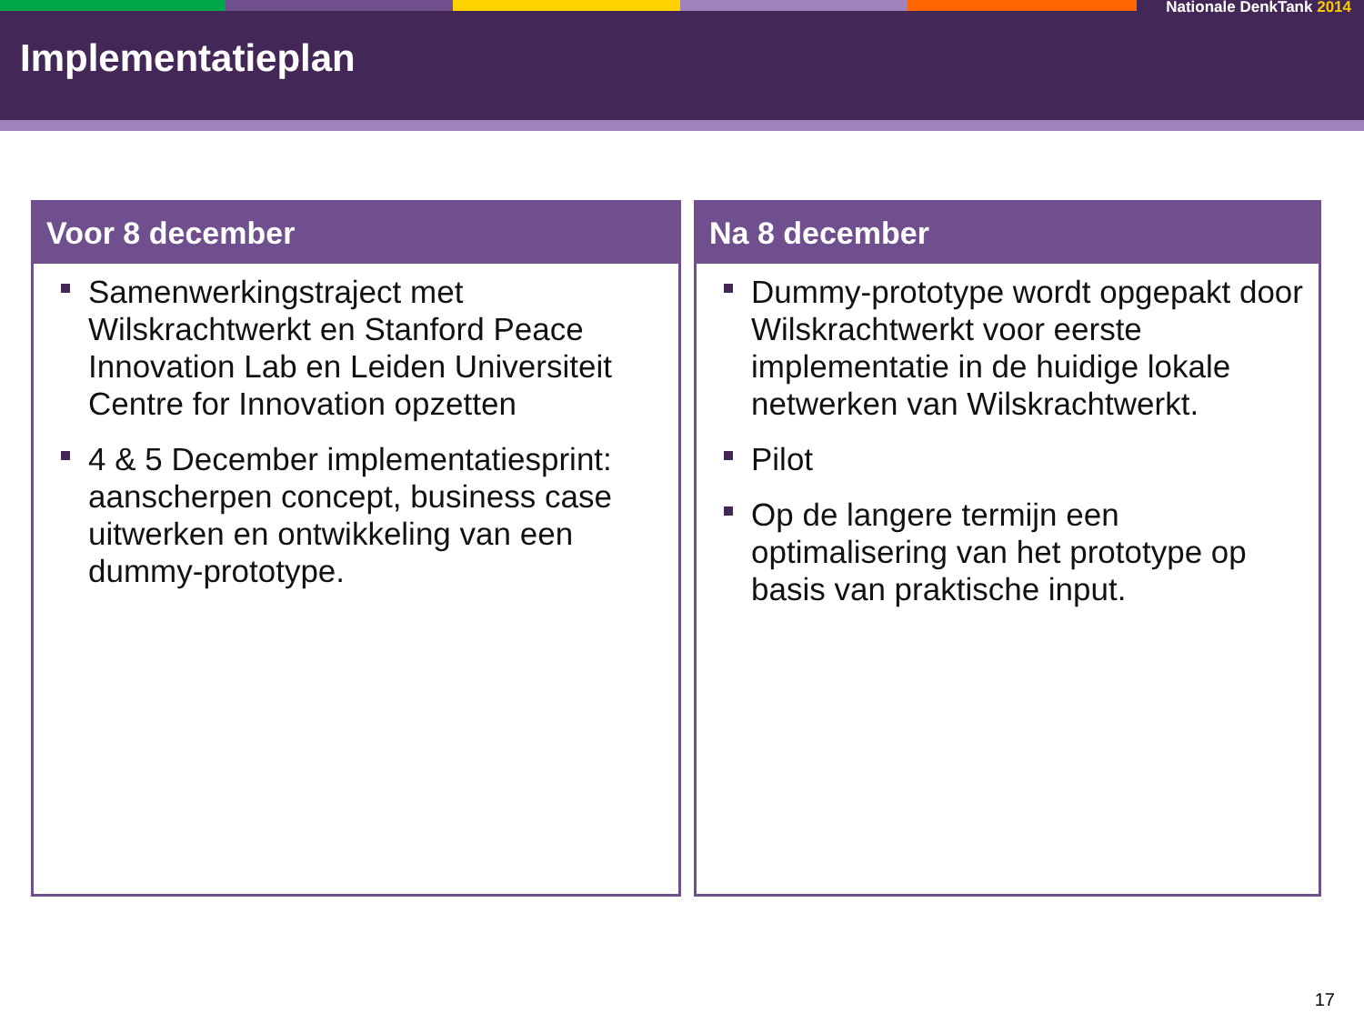Nationale DenkTank 2014
Implementatieplan
Voor 8 december
Samenwerkingstraject met Wilskrachtwerkt en Stanford Peace Innovation Lab en Leiden Universiteit Centre for Innovation opzetten
4 & 5 December implementatiesprint: aanscherpen concept, business case uitwerken en ontwikkeling van een dummy-prototype.
Na 8 december
Dummy-prototype wordt opgepakt door Wilskrachtwerkt voor eerste implementatie in de huidige lokale netwerken van Wilskrachtwerkt.
Pilot
Op de langere termijn een optimalisering van het prototype op basis van praktische input.
17